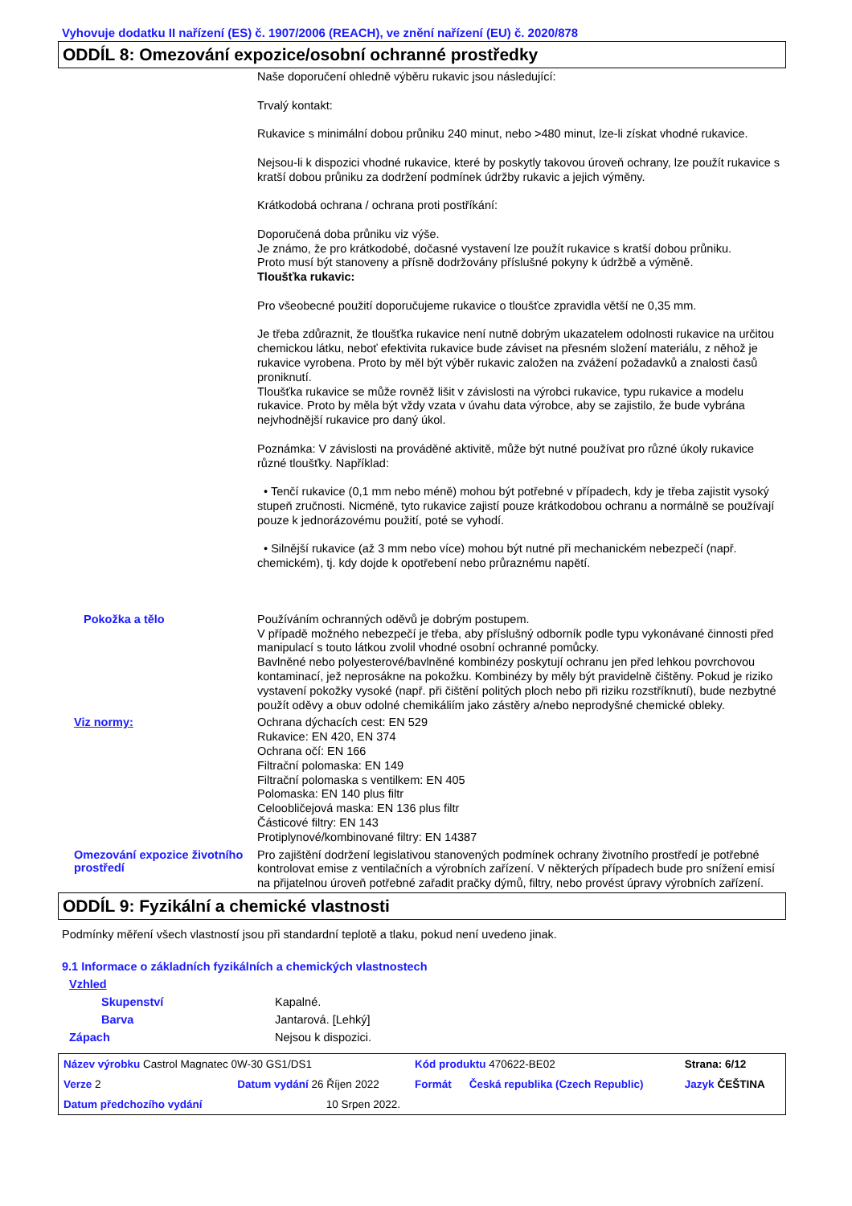Vyhovuje dodatku II nařízení (ES) č. 1907/2006 (REACH), ve znění nařízení (EU) č. 2020/878
ODDÍL 8: Omezování expozice/osobní ochranné prostředky
Naše doporučení ohledně výběru rukavic jsou následující:
Trvalý kontakt:
Rukavice s minimální dobou průniku 240 minut, nebo >480 minut, lze-li získat vhodné rukavice.
Nejsou-li k dispozici vhodné rukavice, které by poskytly takovou úroveň ochrany, lze použít rukavice s kratší dobou průniku za dodržení podmínek údržby rukavic a jejich výměny.
Krátkodobá ochrana / ochrana proti postříkání:
Doporučená doba průniku viz výše.
Je známo, že pro krátkodobé, dočasné vystavení lze použít rukavice s kratší dobou průniku.
Proto musí být stanoveny a přísně dodržovány příslušné pokyny k údržbě a výměně.
Tloušťka rukavic:
Pro všeobecné použití doporučujeme rukavice o tloušťce zpravidla větší ne 0,35 mm.
Je třeba zdůraznit, že tloušťka rukavice není nutně dobrým ukazatelem odolnosti rukavice na určitou chemickou látku, neboť efektivita rukavice bude záviset na přesném složení materiálu, z něhož je rukavice vyrobena. Proto by měl být výběr rukavic založen na zvážení požadavků a znalosti časů proniknutí.
Tloušťka rukavice se může rovněž lišit v závislosti na výrobci rukavice, typu rukavice a modelu rukavice. Proto by měla být vždy vzata v úvahu data výrobce, aby se zajistilo, že bude vybrána nejvhodnější rukavice pro daný úkol.
Poznámka: V závislosti na prováděné aktivitě, může být nutné používat pro různé úkoly rukavice různé tloušťky. Například:
• Tenčí rukavice (0,1 mm nebo méně) mohou být potřebné v případech, kdy je třeba zajistit vysoký stupeň zručnosti. Nicméně, tyto rukavice zajistí pouze krátkodobou ochranu a normálně se používají pouze k jednorázovému použití, poté se vyhodí.
• Silnější rukavice (až 3 mm nebo více) mohou být nutné při mechanickém nebezpečí (např. chemickém), tj. kdy dojde k opotřebení nebo průraznému napětí.
Pokožka a tělo
Používáním ochranných oděvů je dobrým postupem.
V případě možného nebezpečí je třeba, aby příslušný odborník podle typu vykonávané činnosti před manipulací s touto látkou zvolil vhodné osobní ochranné pomůcky.
Bavlněné nebo polyesterové/bavlněné kombinézy poskytují ochranu jen před lehkou povrchovou kontaminací, jež neprosákne na pokožku. Kombinézy by měly být pravidelně čištěny. Pokud je riziko vystavení pokožky vysoké (např. při čištění politých ploch nebo při riziku rozstříknutí), bude nezbytné použít oděvy a obuv odolné chemikáliím jako zástěry a/nebo neprodyšné chemické obleky.
Viz normy:
Ochrana dýchacích cest: EN 529
Rukavice: EN 420, EN 374
Ochrana očí: EN 166
Filtrační polomaska: EN 149
Filtrační polomaska s ventilkem: EN 405
Polomaska: EN 140 plus filtr
Celoobličejová maska: EN 136 plus filtr
Částicové filtry: EN 143
Protiplynové/kombinované filtry: EN 14387
Omezování expozice životního prostředí
Pro zajištění dodržení legislativou stanovených podmínek ochrany životního prostředí je potřebné kontrolovat emise z ventilačních a výrobních zařízení. V některých případech bude pro snížení emisí na přijatelnou úroveň potřebné zařadit pračky dýmů, filtry, nebo provést úpravy výrobních zařízení.
ODDÍL 9: Fyzikální a chemické vlastnosti
Podmínky měření všech vlastností jsou při standardní teplotě a tlaku, pokud není uvedeno jinak.
9.1 Informace o základních fyzikálních a chemických vlastnostech
Vzhled
Skupenství Kapalné.
Barva Jantarová. [Lehký]
Zápach Nejsou k dispozici.
| Název výrobku Castrol Magnatec 0W-30 GS1/DS1 | | | Kód produktu 470622-BE02 | | Strana: 6/12 |
| Verze 2 | Datum vydání 26 Říjen 2022 | | Formát | Česká republika (Czech Republic) | Jazyk ČEŠTINA |
| Datum předchozího vydání | | 10 Srpen 2022. | | | |